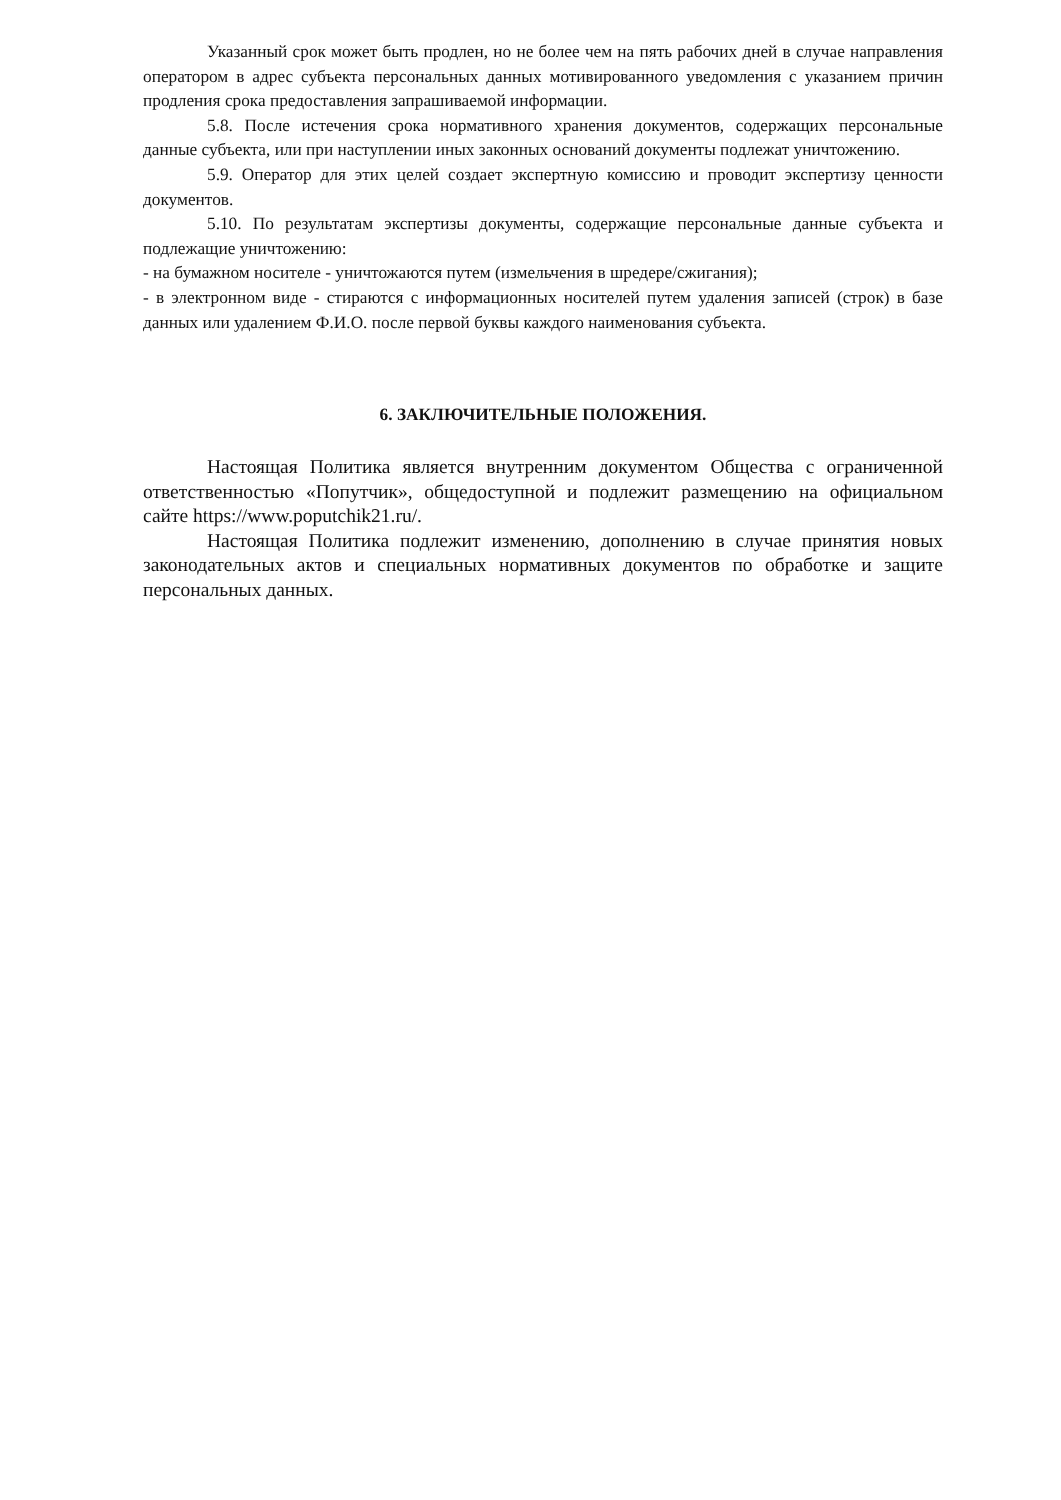Указанный срок может быть продлен, но не более чем на пять рабочих дней в случае направления оператором в адрес субъекта персональных данных мотивированного уведомления с указанием причин продления срока предоставления запрашиваемой информации.
5.8. После истечения срока нормативного хранения документов, содержащих персональные данные субъекта, или при наступлении иных законных оснований документы подлежат уничтожению.
5.9. Оператор для этих целей создает экспертную комиссию и проводит экспертизу ценности документов.
5.10. По результатам экспертизы документы, содержащие персональные данные субъекта и подлежащие уничтожению:
- на бумажном носителе - уничтожаются путем (измельчения в шредере/сжигания);
- в электронном виде - стираются с информационных носителей путем удаления записей (строк) в базе данных или удалением Ф.И.О. после первой буквы каждого наименования субъекта.
6. ЗАКЛЮЧИТЕЛЬНЫЕ ПОЛОЖЕНИЯ.
Настоящая Политика является внутренним документом Общества с ограниченной ответственностью «Попутчик», общедоступной и подлежит размещению на официальном сайте https://www.poputchik21.ru/.
Настоящая Политика подлежит изменению, дополнению в случае принятия новых законодательных актов и специальных нормативных документов по обработке и защите персональных данных.